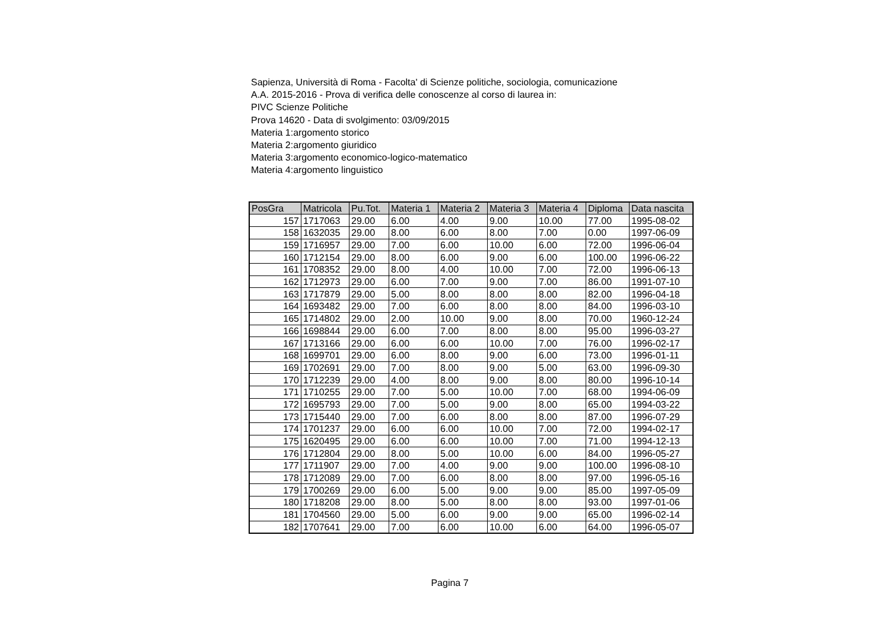Sapienza, Università di Roma - Facolta' di Scienze politiche, sociologia, comunicazione
A.A. 2015-2016 - Prova di verifica delle conoscenze al corso di laurea in:
PIVC Scienze Politiche
Prova 14620 - Data di svolgimento: 03/09/2015
Materia 1:argomento storico
Materia 2:argomento giuridico
Materia 3:argomento economico-logico-matematico
Materia 4:argomento linguistico
| PosGra | Matricola | Pu.Tot. | Materia 1 | Materia 2 | Materia 3 | Materia 4 | Diploma | Data nascita |
| --- | --- | --- | --- | --- | --- | --- | --- | --- |
| 157 | 1717063 | 29.00 | 6.00 | 4.00 | 9.00 | 10.00 | 77.00 | 1995-08-02 |
| 158 | 1632035 | 29.00 | 8.00 | 6.00 | 8.00 | 7.00 | 0.00 | 1997-06-09 |
| 159 | 1716957 | 29.00 | 7.00 | 6.00 | 10.00 | 6.00 | 72.00 | 1996-06-04 |
| 160 | 1712154 | 29.00 | 8.00 | 6.00 | 9.00 | 6.00 | 100.00 | 1996-06-22 |
| 161 | 1708352 | 29.00 | 8.00 | 4.00 | 10.00 | 7.00 | 72.00 | 1996-06-13 |
| 162 | 1712973 | 29.00 | 6.00 | 7.00 | 9.00 | 7.00 | 86.00 | 1991-07-10 |
| 163 | 1717879 | 29.00 | 5.00 | 8.00 | 8.00 | 8.00 | 82.00 | 1996-04-18 |
| 164 | 1693482 | 29.00 | 7.00 | 6.00 | 8.00 | 8.00 | 84.00 | 1996-03-10 |
| 165 | 1714802 | 29.00 | 2.00 | 10.00 | 9.00 | 8.00 | 70.00 | 1960-12-24 |
| 166 | 1698844 | 29.00 | 6.00 | 7.00 | 8.00 | 8.00 | 95.00 | 1996-03-27 |
| 167 | 1713166 | 29.00 | 6.00 | 6.00 | 10.00 | 7.00 | 76.00 | 1996-02-17 |
| 168 | 1699701 | 29.00 | 6.00 | 8.00 | 9.00 | 6.00 | 73.00 | 1996-01-11 |
| 169 | 1702691 | 29.00 | 7.00 | 8.00 | 9.00 | 5.00 | 63.00 | 1996-09-30 |
| 170 | 1712239 | 29.00 | 4.00 | 8.00 | 9.00 | 8.00 | 80.00 | 1996-10-14 |
| 171 | 1710255 | 29.00 | 7.00 | 5.00 | 10.00 | 7.00 | 68.00 | 1994-06-09 |
| 172 | 1695793 | 29.00 | 7.00 | 5.00 | 9.00 | 8.00 | 65.00 | 1994-03-22 |
| 173 | 1715440 | 29.00 | 7.00 | 6.00 | 8.00 | 8.00 | 87.00 | 1996-07-29 |
| 174 | 1701237 | 29.00 | 6.00 | 6.00 | 10.00 | 7.00 | 72.00 | 1994-02-17 |
| 175 | 1620495 | 29.00 | 6.00 | 6.00 | 10.00 | 7.00 | 71.00 | 1994-12-13 |
| 176 | 1712804 | 29.00 | 8.00 | 5.00 | 10.00 | 6.00 | 84.00 | 1996-05-27 |
| 177 | 1711907 | 29.00 | 7.00 | 4.00 | 9.00 | 9.00 | 100.00 | 1996-08-10 |
| 178 | 1712089 | 29.00 | 7.00 | 6.00 | 8.00 | 8.00 | 97.00 | 1996-05-16 |
| 179 | 1700269 | 29.00 | 6.00 | 5.00 | 9.00 | 9.00 | 85.00 | 1997-05-09 |
| 180 | 1718208 | 29.00 | 8.00 | 5.00 | 8.00 | 8.00 | 93.00 | 1997-01-06 |
| 181 | 1704560 | 29.00 | 5.00 | 6.00 | 9.00 | 9.00 | 65.00 | 1996-02-14 |
| 182 | 1707641 | 29.00 | 7.00 | 6.00 | 10.00 | 6.00 | 64.00 | 1996-05-07 |
Pagina 7